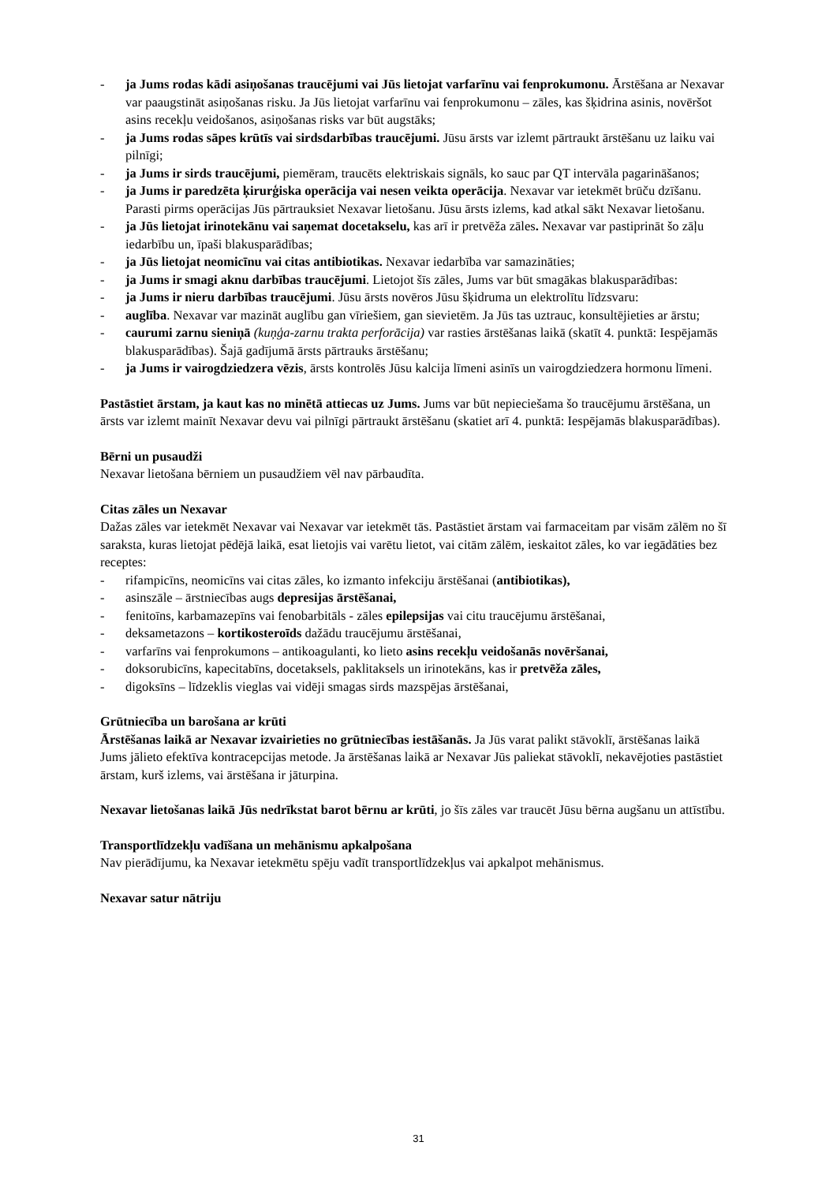- ja Jums rodas kādi asiņošanas traucējumi vai Jūs lietojat varfarīnu vai fenprokumonu. Ārstēšana ar Nexavar var paaugstināt asiņošanas risku. Ja Jūs lietojat varfarīnu vai fenprokumonu – zāles, kas šķidrina asinis, novēršot asins recekļu veidošanos, asiņošanas risks var būt augstāks;
- ja Jums rodas sāpes krūtīs vai sirdsdarbības traucējumi. Jūsu ārsts var izlemt pārtraukt ārstēšanu uz laiku vai pilnīgi;
- ja Jums ir sirds traucējumi, piemēram, traucēts elektriskais signāls, ko sauc par QT intervāla pagarināšanos;
- ja Jums ir paredzēta ķirurģiska operācija vai nesen veikta operācija. Nexavar var ietekmēt brūču dzīšanu. Parasti pirms operācijas Jūs pārtrauksiet Nexavar lietošanu. Jūsu ārsts izlems, kad atkal sākt Nexavar lietošanu.
- ja Jūs lietojat irinotekānu vai saņemat docetakselu, kas arī ir pretvēža zāles. Nexavar var pastiprināt šo zāļu iedarbību un, īpaši blakusparādības;
- ja Jūs lietojat neomicīnu vai citas antibiotikas. Nexavar iedarbība var samazināties;
- ja Jums ir smagi aknu darbības traucējumi. Lietojot šīs zāles, Jums var būt smagākas blakusparādības:
- ja Jums ir nieru darbības traucējumi. Jūsu ārsts novēros Jūsu šķidruma un elektrolītu līdzsvaru:
- auglība. Nexavar var mazināt auglību gan vīriešiem, gan sievietēm. Ja Jūs tas uztrauc, konsultējieties ar ārstu;
- caurumi zarnu sieniņā (kuņģa-zarnu trakta perforācija) var rasties ārstēšanas laikā (skatīt 4. punktā: Iespējamās blakusparādības). Šajā gadījumā ārsts pārtrauks ārstēšanu;
- ja Jums ir vairogdziedzera vēzis, ārsts kontrolēs Jūsu kalcija līmeni asinīs un vairogdziedzera hormonu līmeni.
Pastāstiet ārstam, ja kaut kas no minētā attiecas uz Jums. Jums var būt nepieciešama šo traucējumu ārstēšana, un ārsts var izlemt mainīt Nexavar devu vai pilnīgi pārtraukt ārstēšanu (skatiet arī 4. punktā: Iespējamās blakusparādības).
Bērni un pusaudži
Nexavar lietošana bērniem un pusaudžiem vēl nav pārbaudīta.
Citas zāles un Nexavar
Dažas zāles var ietekmēt Nexavar vai Nexavar var ietekmēt tās. Pastāstiet ārstam vai farmaceitam par visām zālēm no šī saraksta, kuras lietojat pēdējā laikā, esat lietojis vai varētu lietot, vai citām zālēm, ieskaitot zāles, ko var iegādāties bez receptes:
- rifampicīns, neomicīns vai citas zāles, ko izmanto infekciju ārstēšanai (antibiotikas),
- asinszāle – ārstniecības augs depresijas ārstēšanai,
- fenitoīns, karbamazepīns vai fenobarbitāls - zāles epilepsijas vai citu traucējumu ārstēšanai,
- deksametazons – kortikosteroīds dažādu traucējumu ārstēšanai,
- varfarīns vai fenprokumons – antikoagulanti, ko lieto asins recekļu veidošanās novēršanai,
- doksorubicīns, kapecitabīns, docetaksels, paklitaksels un irinotekāns, kas ir pretvēža zāles,
- digoksīns – līdzeklis vieglas vai vidēji smagas sirds mazspējas ārstēšanai,
Grūtniecība un barošana ar krūti
Ārstēšanas laikā ar Nexavar izvairieties no grūtniecības iestāšanās. Ja Jūs varat palikt stāvoklī, ārstēšanas laikā Jums jālieto efektīva kontracepcijas metode. Ja ārstēšanas laikā ar Nexavar Jūs paliekat stāvoklī, nekavējoties pastāstiet ārstam, kurš izlems, vai ārstēšana ir jāturpina.
Nexavar lietošanas laikā Jūs nedrīkstat barot bērnu ar krūti, jo šīs zāles var traucēt Jūsu bērna augšanu un attīstību.
Transportlīdzekļu vadīšana un mehānismu apkalpošana
Nav pierādījumu, ka Nexavar ietekmētu spēju vadīt transportlīdzekļus vai apkalpot mehānismus.
Nexavar satur nātriju
31